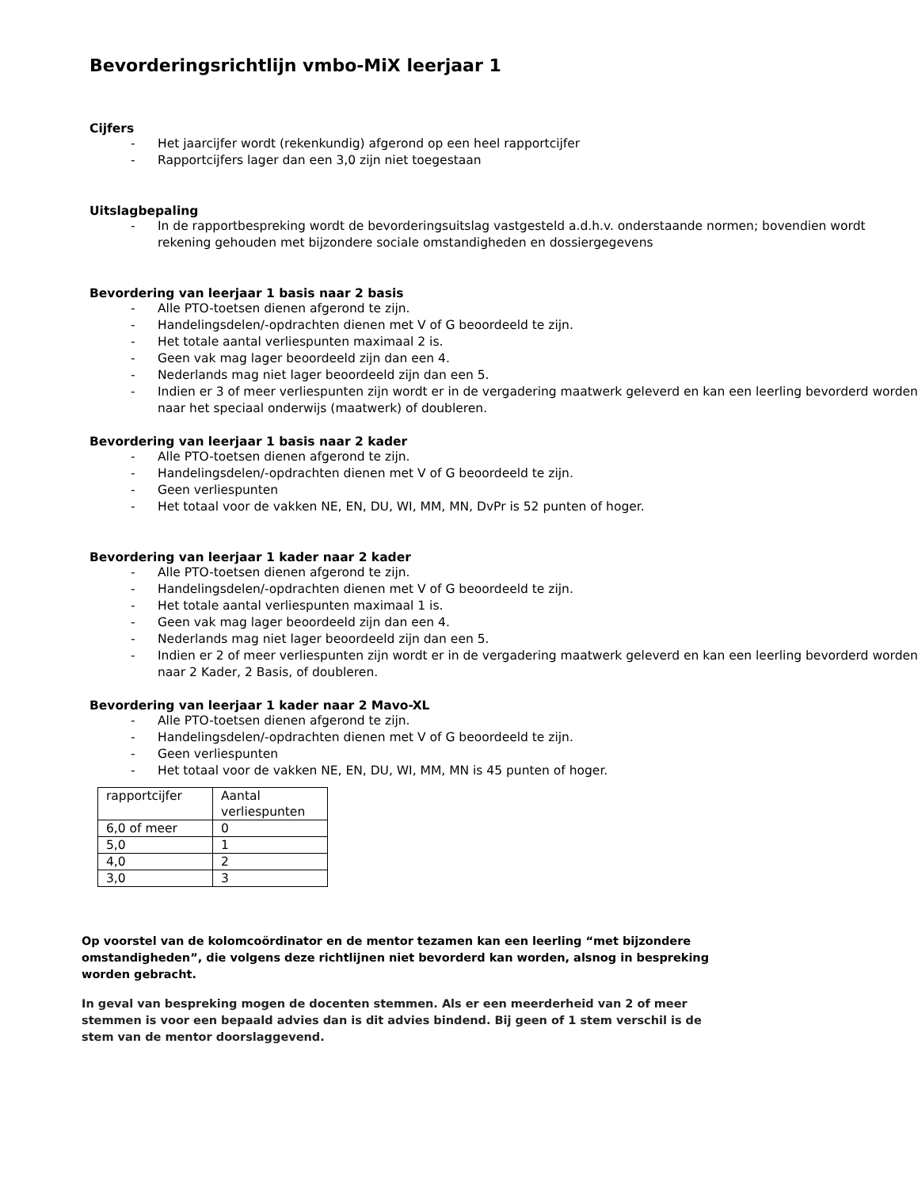Bevorderingsrichtlijn vmbo-MiX leerjaar 1
Cijfers
- Het jaarcijfer wordt (rekenkundig) afgerond op een heel rapportcijfer
- Rapportcijfers lager dan een 3,0 zijn niet toegestaan
Uitslagbepaling
- In de rapportbespreking wordt de bevorderingsuitslag vastgesteld a.d.h.v. onderstaande normen; bovendien wordt rekening gehouden met bijzondere sociale omstandigheden en dossiergegevens
Bevordering van leerjaar 1 basis naar 2 basis
- Alle PTO-toetsen dienen afgerond te zijn.
- Handelingsdelen/-opdrachten dienen met V of G beoordeeld te zijn.
- Het totale aantal verliespunten maximaal 2 is.
- Geen vak mag lager beoordeeld zijn dan een 4.
- Nederlands mag niet lager beoordeeld zijn dan een 5.
- Indien er 3 of meer verliespunten zijn wordt er in de vergadering maatwerk geleverd en kan een leerling bevorderd worden naar het speciaal onderwijs (maatwerk) of doubleren.
Bevordering van leerjaar 1 basis naar 2 kader
- Alle PTO-toetsen dienen afgerond te zijn.
- Handelingsdelen/-opdrachten dienen met V of G beoordeeld te zijn.
- Geen verliespunten
- Het totaal voor de vakken NE, EN, DU, WI, MM, MN, DvPr is 52 punten of hoger.
Bevordering van leerjaar 1 kader naar 2 kader
- Alle PTO-toetsen dienen afgerond te zijn.
- Handelingsdelen/-opdrachten dienen met V of G beoordeeld te zijn.
- Het totale aantal verliespunten maximaal 1 is.
- Geen vak mag lager beoordeeld zijn dan een 4.
- Nederlands mag niet lager beoordeeld zijn dan een 5.
- Indien er 2 of meer verliespunten zijn wordt er in de vergadering maatwerk geleverd en kan een leerling bevorderd worden naar 2 Kader, 2 Basis, of doubleren.
Bevordering van leerjaar 1 kader naar 2 Mavo-XL
- Alle PTO-toetsen dienen afgerond te zijn.
- Handelingsdelen/-opdrachten dienen met V of G beoordeeld te zijn.
- Geen verliespunten
- Het totaal voor de vakken NE, EN, DU, WI, MM, MN is 45 punten of hoger.
| rapportcijfer | Aantal verliespunten |
| 6,0 of meer | 0 |
| 5,0 | 1 |
| 4,0 | 2 |
| 3,0 | 3 |
Op voorstel van de kolomcoördinator en de mentor tezamen kan een leerling “met bijzondere omstandigheden”, die volgens deze richtlijnen niet bevorderd kan worden, alsnog in bespreking worden gebracht.
In geval van bespreking mogen de docenten stemmen. Als er een meerderheid van 2 of meer stemmen is voor een bepaald advies dan is dit advies bindend. Bij geen of 1 stem verschil is de stem van de mentor doorslaggevend.